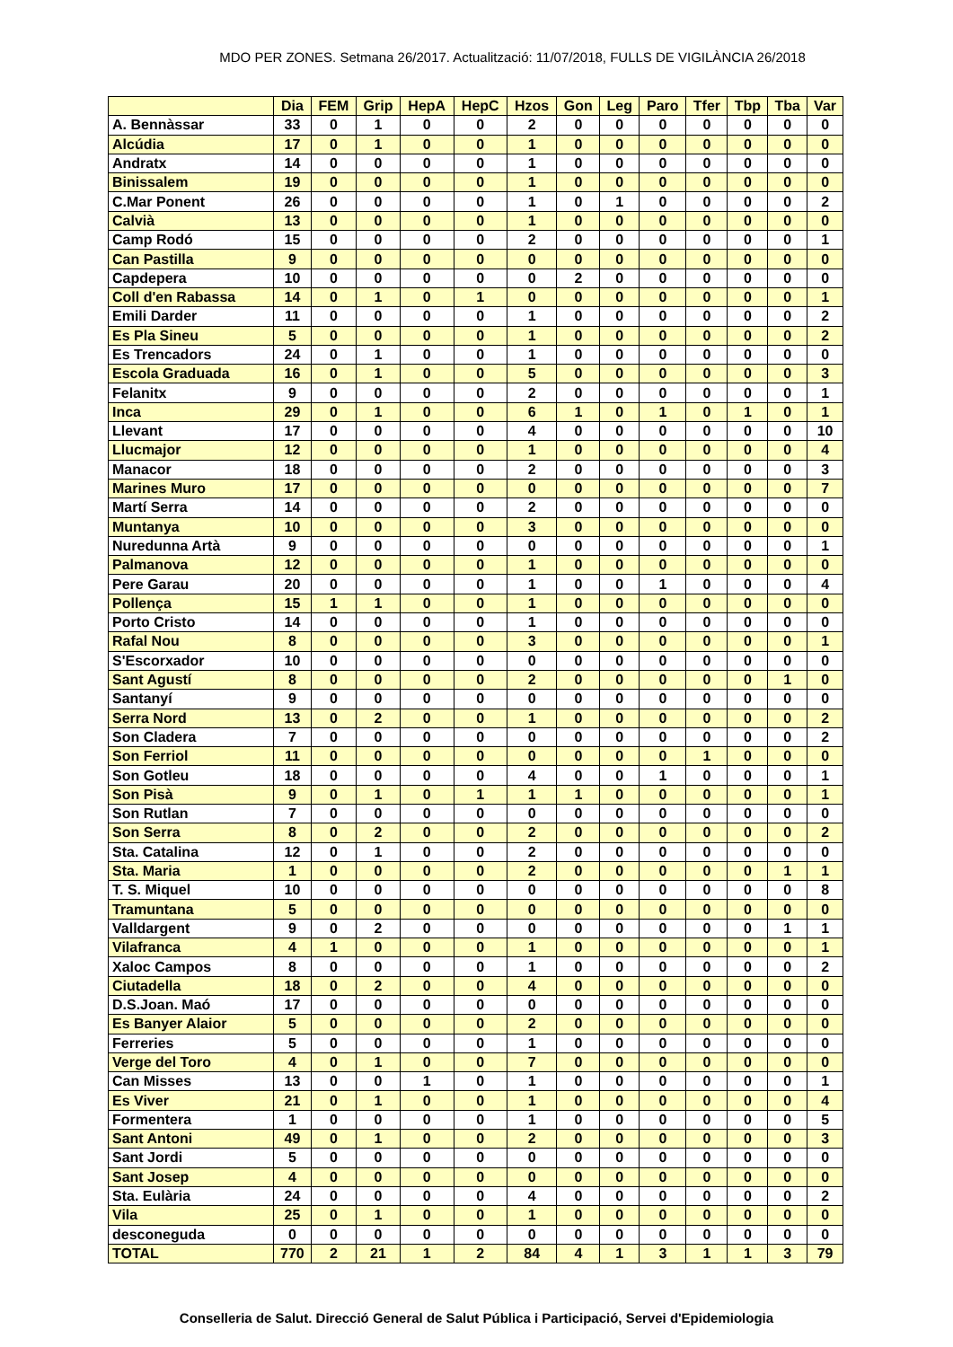MDO PER ZONES. Setmana 26/2017. Actualització: 11/07/2018, FULLS DE VIGILÀNCIA 26/2018
| | Dia | FEM | Grip | HepA | HepC | Hzos | Gon | Leg | Paro | Tfer | Tbp | Tba | Var |
| --- | --- | --- | --- | --- | --- | --- | --- | --- | --- | --- | --- | --- | --- |
| A. Bennàssar | 33 | 0 | 1 | 0 | 0 | 2 | 0 | 0 | 0 | 0 | 0 | 0 | 0 |
| Alcúdia | 17 | 0 | 1 | 0 | 0 | 1 | 0 | 0 | 0 | 0 | 0 | 0 | 0 |
| Andratx | 14 | 0 | 0 | 0 | 0 | 1 | 0 | 0 | 0 | 0 | 0 | 0 | 0 |
| Binissalem | 19 | 0 | 0 | 0 | 0 | 1 | 0 | 0 | 0 | 0 | 0 | 0 | 0 |
| C.Mar Ponent | 26 | 0 | 0 | 0 | 0 | 1 | 0 | 1 | 0 | 0 | 0 | 0 | 2 |
| Calvià | 13 | 0 | 0 | 0 | 0 | 1 | 0 | 0 | 0 | 0 | 0 | 0 | 0 |
| Camp Rodó | 15 | 0 | 0 | 0 | 0 | 2 | 0 | 0 | 0 | 0 | 0 | 0 | 1 |
| Can Pastilla | 9 | 0 | 0 | 0 | 0 | 0 | 0 | 0 | 0 | 0 | 0 | 0 | 0 |
| Capdepera | 10 | 0 | 0 | 0 | 0 | 0 | 2 | 0 | 0 | 0 | 0 | 0 | 0 |
| Coll d'en Rabassa | 14 | 0 | 1 | 0 | 1 | 0 | 0 | 0 | 0 | 0 | 0 | 0 | 1 |
| Emili Darder | 11 | 0 | 0 | 0 | 0 | 1 | 0 | 0 | 0 | 0 | 0 | 0 | 2 |
| Es Pla Sineu | 5 | 0 | 0 | 0 | 0 | 1 | 0 | 0 | 0 | 0 | 0 | 0 | 2 |
| Es Trencadors | 24 | 0 | 1 | 0 | 0 | 1 | 0 | 0 | 0 | 0 | 0 | 0 | 0 |
| Escola Graduada | 16 | 0 | 1 | 0 | 0 | 5 | 0 | 0 | 0 | 0 | 0 | 0 | 3 |
| Felanitx | 9 | 0 | 0 | 0 | 0 | 2 | 0 | 0 | 0 | 0 | 0 | 0 | 1 |
| Inca | 29 | 0 | 1 | 0 | 0 | 6 | 1 | 0 | 1 | 0 | 1 | 0 | 1 |
| Llevant | 17 | 0 | 0 | 0 | 0 | 4 | 0 | 0 | 0 | 0 | 0 | 0 | 10 |
| Llucmajor | 12 | 0 | 0 | 0 | 0 | 1 | 0 | 0 | 0 | 0 | 0 | 0 | 4 |
| Manacor | 18 | 0 | 0 | 0 | 0 | 2 | 0 | 0 | 0 | 0 | 0 | 0 | 3 |
| Marines Muro | 17 | 0 | 0 | 0 | 0 | 0 | 0 | 0 | 0 | 0 | 0 | 0 | 7 |
| Martí Serra | 14 | 0 | 0 | 0 | 0 | 2 | 0 | 0 | 0 | 0 | 0 | 0 | 0 |
| Muntanya | 10 | 0 | 0 | 0 | 0 | 3 | 0 | 0 | 0 | 0 | 0 | 0 | 0 |
| Nuredunna Artà | 9 | 0 | 0 | 0 | 0 | 0 | 0 | 0 | 0 | 0 | 0 | 0 | 1 |
| Palmanova | 12 | 0 | 0 | 0 | 0 | 1 | 0 | 0 | 0 | 0 | 0 | 0 | 0 |
| Pere Garau | 20 | 0 | 0 | 0 | 0 | 1 | 0 | 0 | 1 | 0 | 0 | 0 | 4 |
| Pollença | 15 | 1 | 1 | 0 | 0 | 1 | 0 | 0 | 0 | 0 | 0 | 0 | 0 |
| Porto Cristo | 14 | 0 | 0 | 0 | 0 | 1 | 0 | 0 | 0 | 0 | 0 | 0 | 0 |
| Rafal Nou | 8 | 0 | 0 | 0 | 0 | 3 | 0 | 0 | 0 | 0 | 0 | 0 | 1 |
| S'Escorxador | 10 | 0 | 0 | 0 | 0 | 0 | 0 | 0 | 0 | 0 | 0 | 0 | 0 |
| Sant Agustí | 8 | 0 | 0 | 0 | 0 | 2 | 0 | 0 | 0 | 0 | 0 | 1 | 0 |
| Santanyí | 9 | 0 | 0 | 0 | 0 | 0 | 0 | 0 | 0 | 0 | 0 | 0 | 0 |
| Serra Nord | 13 | 0 | 2 | 0 | 0 | 1 | 0 | 0 | 0 | 0 | 0 | 0 | 2 |
| Son Cladera | 7 | 0 | 0 | 0 | 0 | 0 | 0 | 0 | 0 | 0 | 0 | 0 | 2 |
| Son Ferriol | 11 | 0 | 0 | 0 | 0 | 0 | 0 | 0 | 0 | 1 | 0 | 0 | 0 |
| Son Gotleu | 18 | 0 | 0 | 0 | 0 | 4 | 0 | 0 | 1 | 0 | 0 | 0 | 1 |
| Son Pisà | 9 | 0 | 1 | 0 | 1 | 1 | 1 | 0 | 0 | 0 | 0 | 0 | 1 |
| Son Rutlan | 7 | 0 | 0 | 0 | 0 | 0 | 0 | 0 | 0 | 0 | 0 | 0 | 0 |
| Son Serra | 8 | 0 | 2 | 0 | 0 | 2 | 0 | 0 | 0 | 0 | 0 | 0 | 2 |
| Sta. Catalina | 12 | 0 | 1 | 0 | 0 | 2 | 0 | 0 | 0 | 0 | 0 | 0 | 0 |
| Sta. Maria | 1 | 0 | 0 | 0 | 0 | 2 | 0 | 0 | 0 | 0 | 0 | 1 | 1 |
| T. S. Miquel | 10 | 0 | 0 | 0 | 0 | 0 | 0 | 0 | 0 | 0 | 0 | 0 | 8 |
| Tramuntana | 5 | 0 | 0 | 0 | 0 | 0 | 0 | 0 | 0 | 0 | 0 | 0 | 0 |
| Valldargent | 9 | 0 | 2 | 0 | 0 | 0 | 0 | 0 | 0 | 0 | 0 | 1 | 1 |
| Vilafranca | 4 | 1 | 0 | 0 | 0 | 1 | 0 | 0 | 0 | 0 | 0 | 0 | 1 |
| Xaloc Campos | 8 | 0 | 0 | 0 | 0 | 1 | 0 | 0 | 0 | 0 | 0 | 0 | 2 |
| Ciutadella | 18 | 0 | 2 | 0 | 0 | 4 | 0 | 0 | 0 | 0 | 0 | 0 | 0 |
| D.S.Joan. Maó | 17 | 0 | 0 | 0 | 0 | 0 | 0 | 0 | 0 | 0 | 0 | 0 | 0 |
| Es Banyer Alaior | 5 | 0 | 0 | 0 | 0 | 2 | 0 | 0 | 0 | 0 | 0 | 0 | 0 |
| Ferreries | 5 | 0 | 0 | 0 | 0 | 1 | 0 | 0 | 0 | 0 | 0 | 0 | 0 |
| Verge del Toro | 4 | 0 | 1 | 0 | 0 | 7 | 0 | 0 | 0 | 0 | 0 | 0 | 0 |
| Can Misses | 13 | 0 | 0 | 1 | 0 | 1 | 0 | 0 | 0 | 0 | 0 | 0 | 1 |
| Es Viver | 21 | 0 | 1 | 0 | 0 | 1 | 0 | 0 | 0 | 0 | 0 | 0 | 4 |
| Formentera | 1 | 0 | 0 | 0 | 0 | 1 | 0 | 0 | 0 | 0 | 0 | 0 | 5 |
| Sant Antoni | 49 | 0 | 1 | 0 | 0 | 2 | 0 | 0 | 0 | 0 | 0 | 0 | 3 |
| Sant Jordi | 5 | 0 | 0 | 0 | 0 | 0 | 0 | 0 | 0 | 0 | 0 | 0 | 0 |
| Sant Josep | 4 | 0 | 0 | 0 | 0 | 0 | 0 | 0 | 0 | 0 | 0 | 0 | 0 |
| Sta. Eulària | 24 | 0 | 0 | 0 | 0 | 4 | 0 | 0 | 0 | 0 | 0 | 0 | 2 |
| Vila | 25 | 0 | 1 | 0 | 0 | 1 | 0 | 0 | 0 | 0 | 0 | 0 | 0 |
| desconeguda | 0 | 0 | 0 | 0 | 0 | 0 | 0 | 0 | 0 | 0 | 0 | 0 | 0 |
| TOTAL | 770 | 2 | 21 | 1 | 2 | 84 | 4 | 1 | 3 | 1 | 1 | 3 | 79 |
Conselleria de Salut. Direcció General de Salut Pública i Participació, Servei d'Epidemiologia